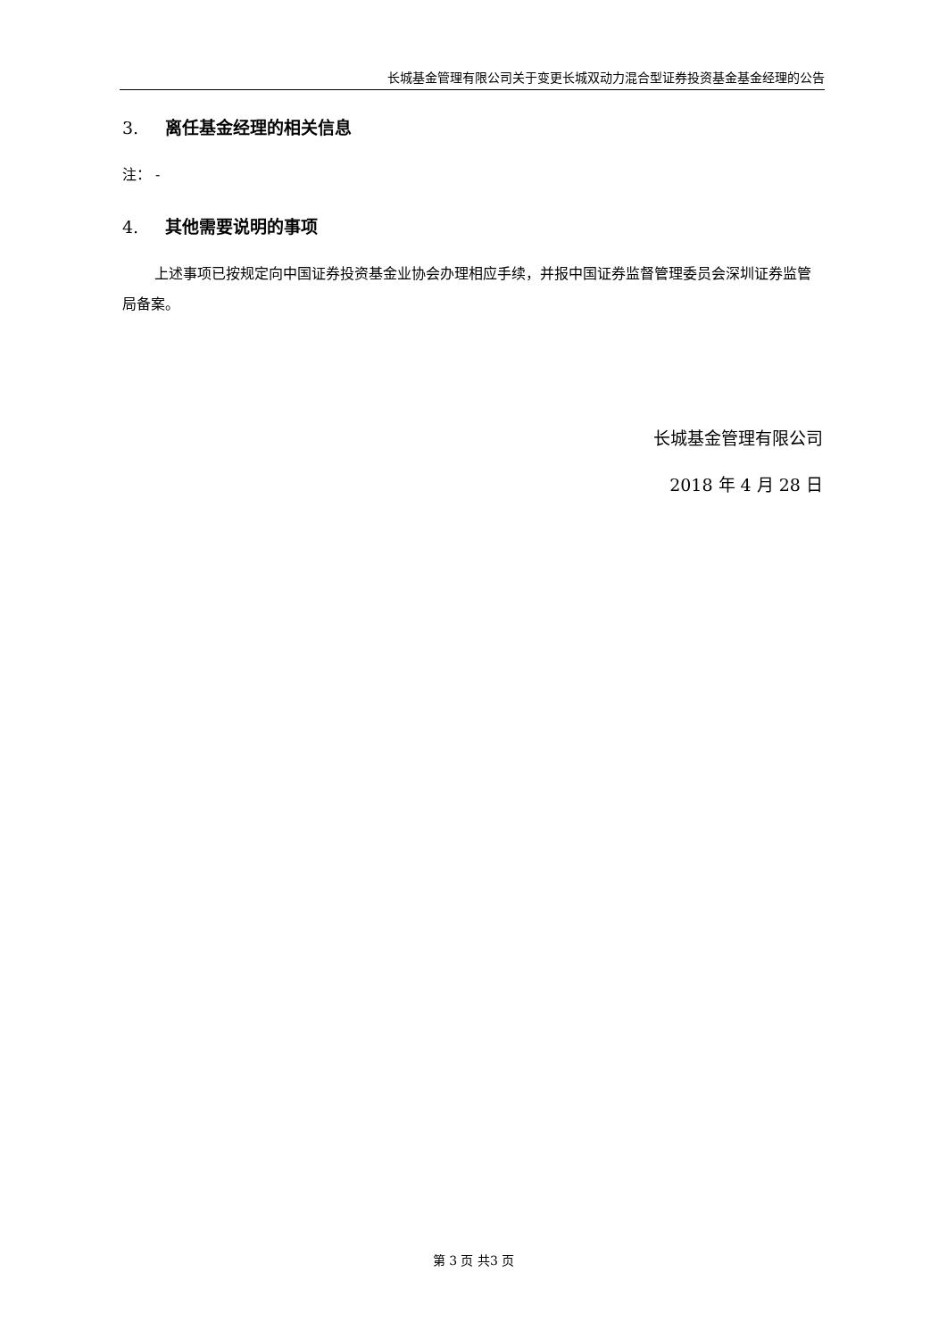长城基金管理有限公司关于变更长城双动力混合型证券投资基金基金经理的公告
3. 离任基金经理的相关信息
注： -
4. 其他需要说明的事项
上述事项已按规定向中国证券投资基金业协会办理相应手续，并报中国证券监督管理委员会深圳证券监管局备案。
长城基金管理有限公司
2018 年 4 月 28 日
第 3 页 共3 页